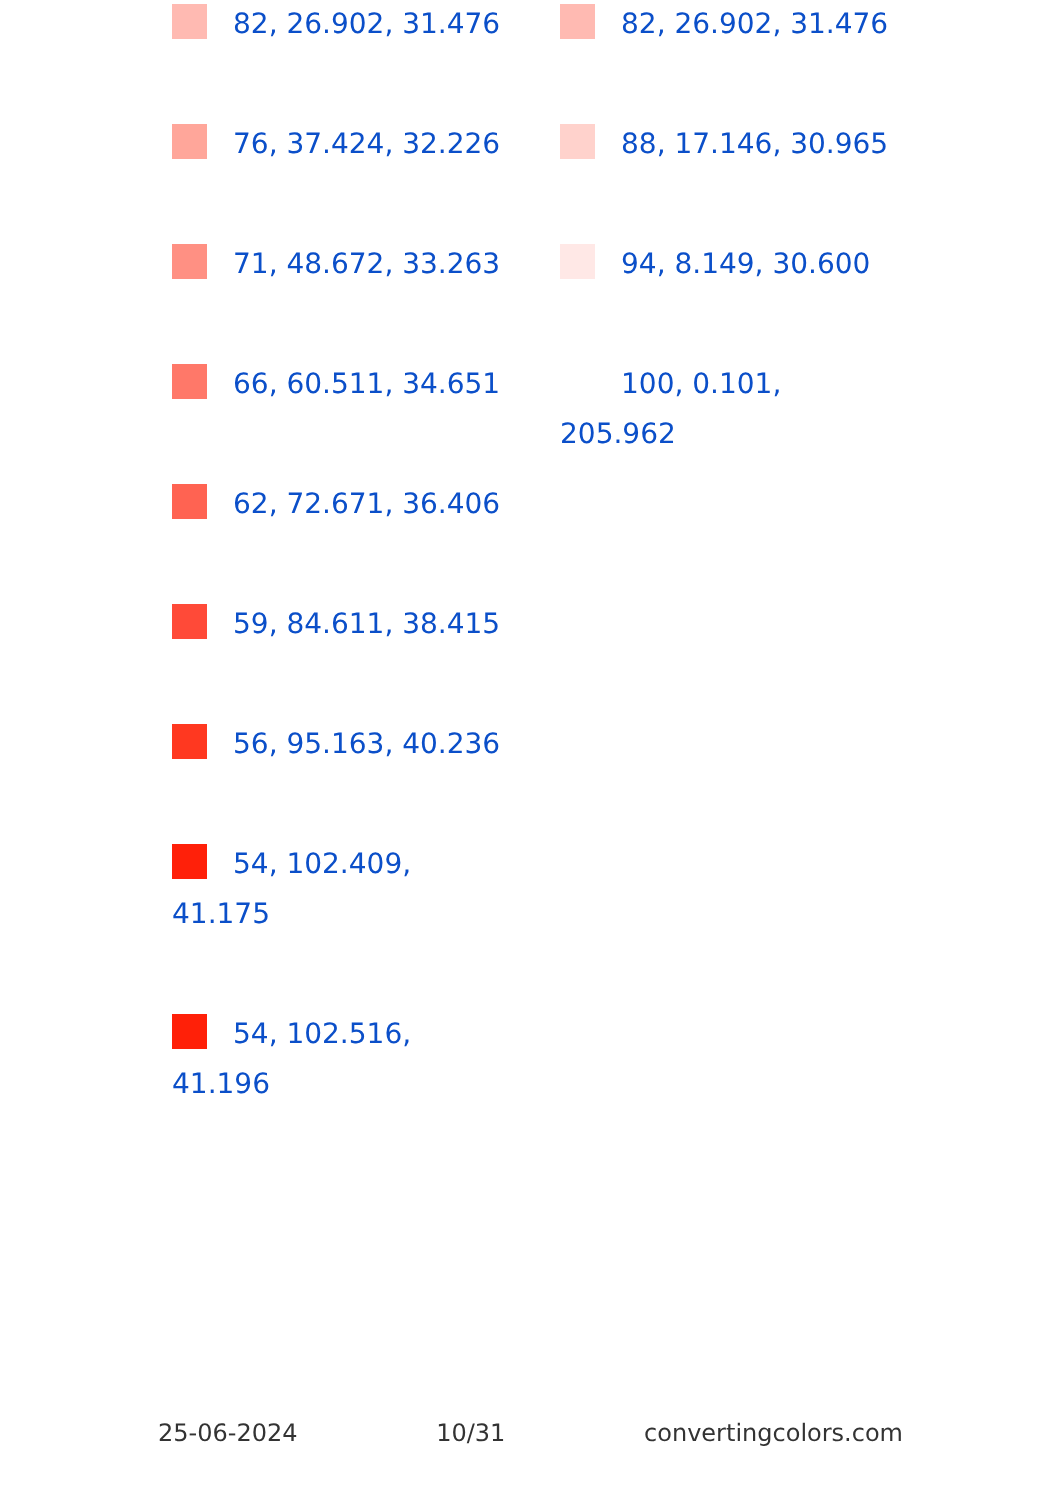82, 26.902, 31.476
76, 37.424, 32.226
71, 48.672, 33.263
66, 60.511, 34.651
62, 72.671, 36.406
59, 84.611, 38.415
56, 95.163, 40.236
54, 102.409, 41.175
54, 102.516, 41.196
82, 26.902, 31.476
88, 17.146, 30.965
94, 8.149, 30.600
100, 0.101, 205.962
25-06-2024 10/31 convertingcolors.com